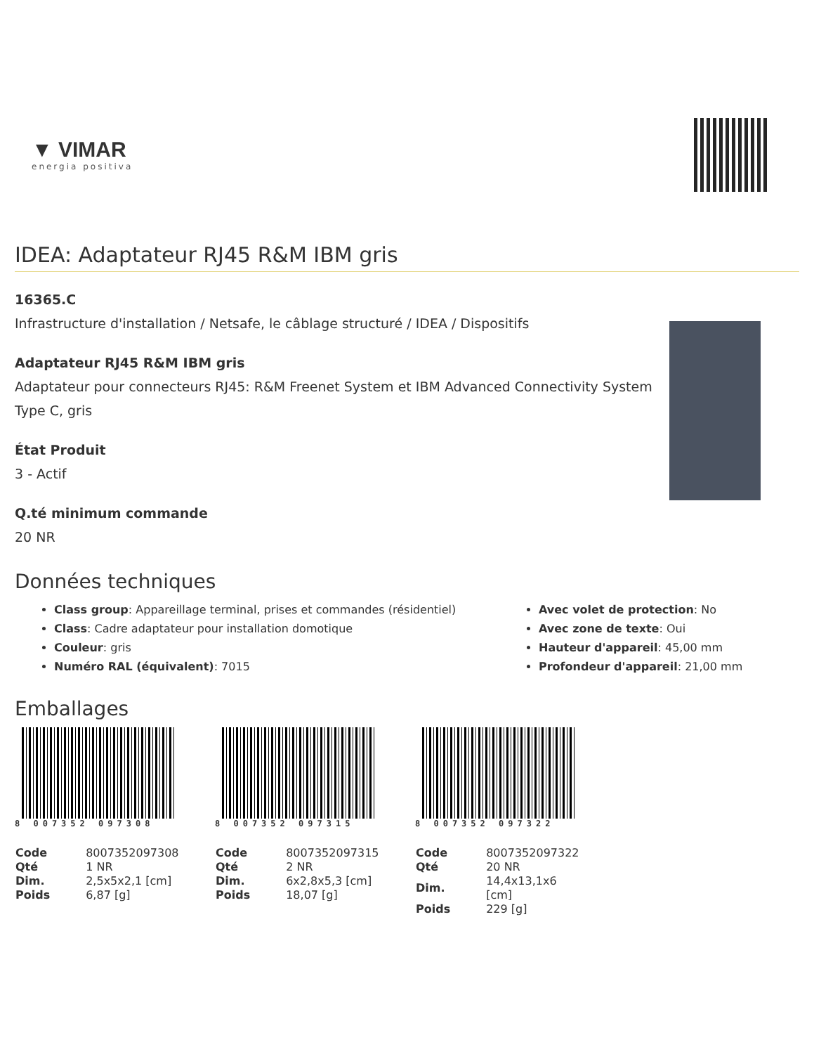▼ VIMAR
energia positiva
IDEA: Adaptateur RJ45 R&M IBM gris
16365.C
Infrastructure d'installation / Netsafe, le câblage structuré / IDEA / Dispositifs
Adaptateur RJ45 R&M IBM gris
Adaptateur pour connecteurs RJ45: R&M Freenet System et IBM Advanced Connectivity System Type C, gris
État Produit
3 - Actif
Q.té minimum commande
20 NR
Données techniques
Class group: Appareillage terminal, prises et commandes (résidentiel)
Class: Cadre adaptateur pour installation domotique
Couleur: gris
Numéro RAL (équivalent): 7015
Avec volet de protection: No
Avec zone de texte: Oui
Hauteur d'appareil: 45,00 mm
Profondeur d'appareil: 21,00 mm
Emballages
8 007352 097308
| Code | 8007352097308 |
| Qté | 1 NR |
| Dim. | 2,5x5x2,1 [cm] |
| Poids | 6,87 [g] |
8 007352 097315
| Code | 8007352097315 |
| Qté | 2 NR |
| Dim. | 6x2,8x5,3 [cm] |
| Poids | 18,07 [g] |
8 007352 097322
| Code | 8007352097322 |
| Qté | 20 NR |
| Dim. | 14,4x13,1x6 [cm] |
| Poids | 229 [g] |